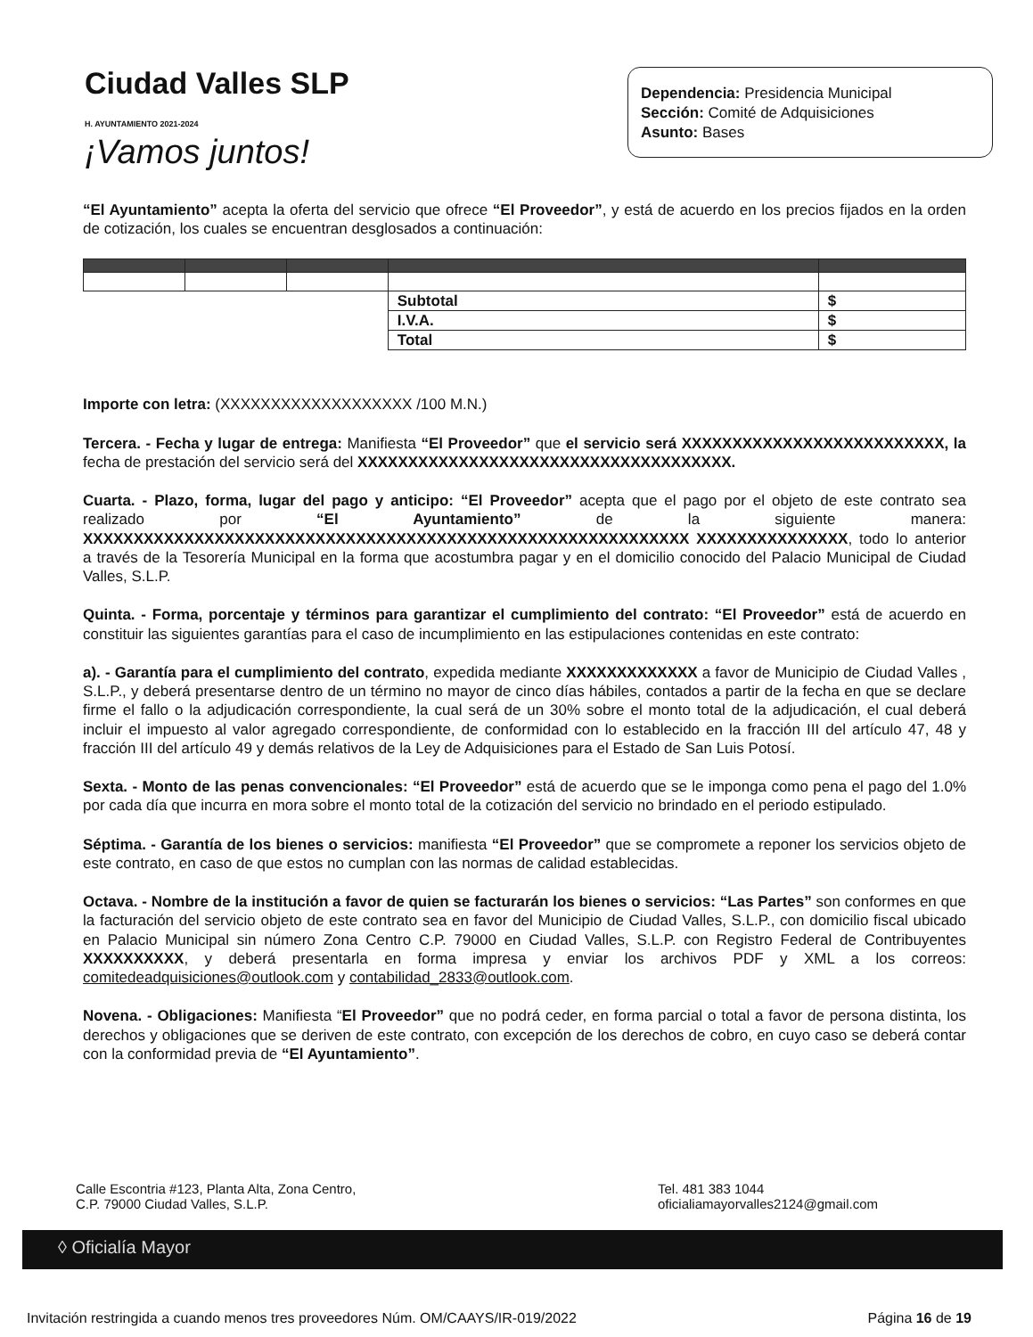Ciudad Valles SLP
H. AYUNTAMIENTO 2021-2024
¡Vamos juntos!
Dependencia: Presidencia Municipal
Sección: Comité de Adquisiciones
Asunto: Bases
“El Ayuntamiento” acepta la oferta del servicio que ofrece “El Proveedor”, y está de acuerdo en los precios fijados en la orden de cotización, los cuales se encuentran desglosados a continuación:
| | | | Subtotal | $ |
| | | | I.V.A. | $ |
| | | | Total | $ |
Importe con letra: (XXXXXXXXXXXXXXXXXXX /100 M.N.)
Tercera. - Fecha y lugar de entrega: Manifiesta “El Proveedor” que el servicio será XXXXXXXXXXXXXXXXXXXXXXXXXX, la fecha de prestación del servicio será del XXXXXXXXXXXXXXXXXXXXXXXXXXXXXXXXXXXXX.
Cuarta. - Plazo, forma, lugar del pago y anticipo: “El Proveedor” acepta que el pago por el objeto de este contrato sea realizado por “El Ayuntamiento” de la siguiente manera: XXXXXXXXXXXXXXXXXXXXXXXXXXXXXXXXXXXXXXXXXXXXXXXXXXXXXXXXXXXX XXXXXXXXXXXXXXX, todo lo anterior a través de la Tesorería Municipal en la forma que acostumbra pagar y en el domicilio conocido del Palacio Municipal de Ciudad Valles, S.L.P.
Quinta. - Forma, porcentaje y términos para garantizar el cumplimiento del contrato: “El Proveedor” está de acuerdo en constituir las siguientes garantías para el caso de incumplimiento en las estipulaciones contenidas en este contrato:
a). - Garantía para el cumplimiento del contrato, expedida mediante XXXXXXXXXXXXX a favor de Municipio de Ciudad Valles , S.L.P., y deberá presentarse dentro de un término no mayor de cinco días hábiles, contados a partir de la fecha en que se declare firme el fallo o la adjudicación correspondiente, la cual será de un 30% sobre el monto total de la adjudicación, el cual deberá incluir el impuesto al valor agregado correspondiente, de conformidad con lo establecido en la fracción III del artículo 47, 48 y fracción III del artículo 49 y demás relativos de la Ley de Adquisiciones para el Estado de San Luis Potosí.
Sexta. - Monto de las penas convencionales: “El Proveedor” está de acuerdo que se le imponga como pena el pago del 1.0% por cada día que incurra en mora sobre el monto total de la cotización del servicio no brindado en el periodo estipulado.
Séptima. - Garantía de los bienes o servicios: manifiesta “El Proveedor” que se compromete a reponer los servicios objeto de este contrato, en caso de que estos no cumplan con las normas de calidad establecidas.
Octava. - Nombre de la institución a favor de quien se facturarán los bienes o servicios: “Las Partes” son conformes en que la facturación del servicio objeto de este contrato sea en favor del Municipio de Ciudad Valles, S.L.P., con domicilio fiscal ubicado en Palacio Municipal sin número Zona Centro C.P. 79000 en Ciudad Valles, S.L.P. con Registro Federal de Contribuyentes XXXXXXXXXX, y deberá presentarla en forma impresa y enviar los archivos PDF y XML a los correos: comitedeadquisiciones@outlook.com y contabilidad_2833@outlook.com.
Novena. - Obligaciones: Manifiesta “El Proveedor” que no podrá ceder, en forma parcial o total a favor de persona distinta, los derechos y obligaciones que se deriven de este contrato, con excepción de los derechos de cobro, en cuyo caso se deberá contar con la conformidad previa de “El Ayuntamiento”.
Calle Escontria #123, Planta Alta, Zona Centro,
C.P. 79000 Ciudad Valles, S.L.P.
Tel. 481 383 1044
oficialiamayorvalles2124@gmail.com
◊ Oficialía Mayor
Invitación restringida a cuando menos tres proveedores Núm. OM/CAAYS/IR-019/2022 Página 16 de 19